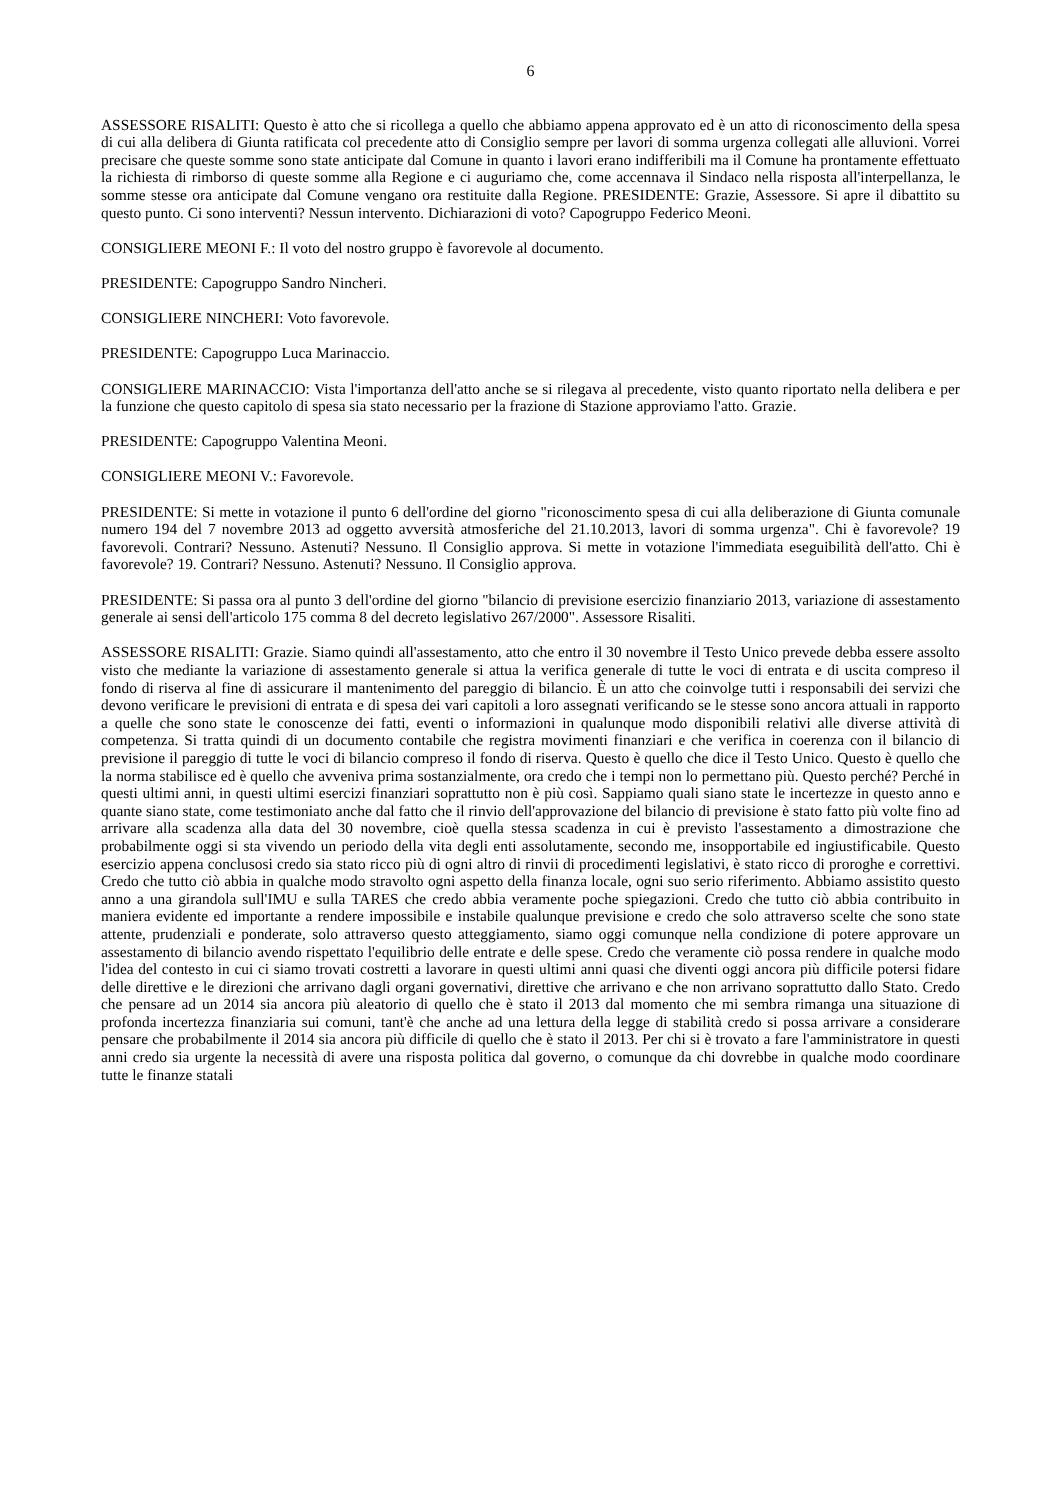6
ASSESSORE RISALITI: Questo è atto che si ricollega a quello che abbiamo appena approvato ed è un atto di riconoscimento della spesa di cui alla delibera di Giunta ratificata col precedente atto di Consiglio sempre per lavori di somma urgenza collegati alle alluvioni. Vorrei precisare che queste somme sono state anticipate dal Comune in quanto i lavori erano indifferibili ma il Comune ha prontamente effettuato la richiesta di rimborso di queste somme alla Regione e ci auguriamo che, come accennava il Sindaco nella risposta all'interpellanza, le somme stesse ora anticipate dal Comune vengano ora restituite dalla Regione. PRESIDENTE: Grazie, Assessore. Si apre il dibattito su questo punto. Ci sono interventi? Nessun intervento. Dichiarazioni di voto? Capogruppo Federico Meoni.
CONSIGLIERE MEONI F.: Il voto del nostro gruppo è favorevole al documento.
PRESIDENTE: Capogruppo Sandro Nincheri.
CONSIGLIERE NINCHERI: Voto favorevole.
PRESIDENTE: Capogruppo Luca Marinaccio.
CONSIGLIERE MARINACCIO: Vista l'importanza dell'atto anche se si rilegava al precedente, visto quanto riportato nella delibera e per la funzione che questo capitolo di spesa sia stato necessario per la frazione di Stazione approviamo l'atto. Grazie.
PRESIDENTE: Capogruppo Valentina Meoni.
CONSIGLIERE MEONI V.: Favorevole.
PRESIDENTE: Si mette in votazione il punto 6 dell'ordine del giorno "riconoscimento spesa di cui alla deliberazione di Giunta comunale numero 194 del 7 novembre 2013 ad oggetto avversità atmosferiche del 21.10.2013, lavori di somma urgenza". Chi è favorevole? 19 favorevoli. Contrari? Nessuno. Astenuti? Nessuno. Il Consiglio approva. Si mette in votazione l'immediata eseguibilità dell'atto. Chi è favorevole? 19. Contrari? Nessuno. Astenuti? Nessuno. Il Consiglio approva.
PRESIDENTE: Si passa ora al punto 3 dell'ordine del giorno "bilancio di previsione esercizio finanziario 2013, variazione di assestamento generale ai sensi dell'articolo 175 comma 8 del decreto legislativo 267/2000". Assessore Risaliti.
ASSESSORE RISALITI: Grazie. Siamo quindi all'assestamento, atto che entro il 30 novembre il Testo Unico prevede debba essere assolto visto che mediante la variazione di assestamento generale si attua la verifica generale di tutte le voci di entrata e di uscita compreso il fondo di riserva al fine di assicurare il mantenimento del pareggio di bilancio. È un atto che coinvolge tutti i responsabili dei servizi che devono verificare le previsioni di entrata e di spesa dei vari capitoli a loro assegnati verificando se le stesse sono ancora attuali in rapporto a quelle che sono state le conoscenze dei fatti, eventi o informazioni in qualunque modo disponibili relativi alle diverse attività di competenza. Si tratta quindi di un documento contabile che registra movimenti finanziari e che verifica in coerenza con il bilancio di previsione il pareggio di tutte le voci di bilancio compreso il fondo di riserva. Questo è quello che dice il Testo Unico. Questo è quello che la norma stabilisce ed è quello che avveniva prima sostanzialmente, ora credo che i tempi non lo permettano più. Questo perché? Perché in questi ultimi anni, in questi ultimi esercizi finanziari soprattutto non è più così. Sappiamo quali siano state le incertezze in questo anno e quante siano state, come testimoniato anche dal fatto che il rinvio dell'approvazione del bilancio di previsione è stato fatto più volte fino ad arrivare alla scadenza alla data del 30 novembre, cioè quella stessa scadenza in cui è previsto l'assestamento a dimostrazione che probabilmente oggi si sta vivendo un periodo della vita degli enti assolutamente, secondo me, insopportabile ed ingiustificabile. Questo esercizio appena conclusosi credo sia stato ricco più di ogni altro di rinvii di procedimenti legislativi, è stato ricco di proroghe e correttivi. Credo che tutto ciò abbia in qualche modo stravolto ogni aspetto della finanza locale, ogni suo serio riferimento. Abbiamo assistito questo anno a una girandola sull'IMU e sulla TARES che credo abbia veramente poche spiegazioni. Credo che tutto ciò abbia contribuito in maniera evidente ed importante a rendere impossibile e instabile qualunque previsione e credo che solo attraverso scelte che sono state attente, prudenziali e ponderate, solo attraverso questo atteggiamento, siamo oggi comunque nella condizione di potere approvare un assestamento di bilancio avendo rispettato l'equilibrio delle entrate e delle spese. Credo che veramente ciò possa rendere in qualche modo l'idea del contesto in cui ci siamo trovati costretti a lavorare in questi ultimi anni quasi che diventi oggi ancora più difficile potersi fidare delle direttive e le direzioni che arrivano dagli organi governativi, direttive che arrivano e che non arrivano soprattutto dallo Stato. Credo che pensare ad un 2014 sia ancora più aleatorio di quello che è stato il 2013 dal momento che mi sembra rimanga una situazione di profonda incertezza finanziaria sui comuni, tant'è che anche ad una lettura della legge di stabilità credo si possa arrivare a considerare pensare che probabilmente il 2014 sia ancora più difficile di quello che è stato il 2013. Per chi si è trovato a fare l'amministratore in questi anni credo sia urgente la necessità di avere una risposta politica dal governo, o comunque da chi dovrebbe in qualche modo coordinare tutte le finanze statali